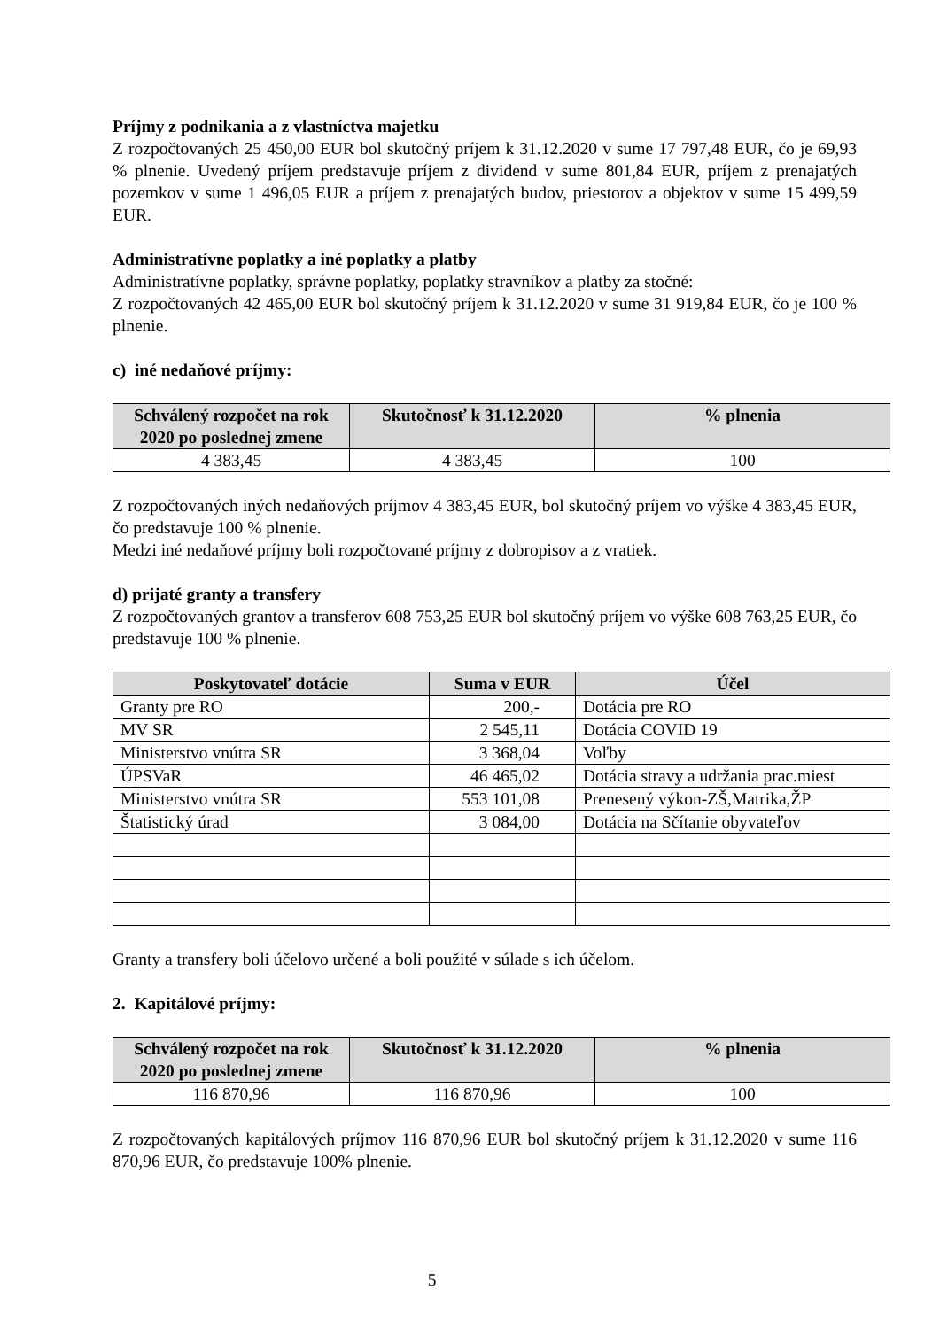Príjmy z podnikania a z vlastníctva majetku
Z rozpočtovaných 25 450,00 EUR bol skutočný príjem k 31.12.2020 v sume 17 797,48 EUR, čo je 69,93 % plnenie. Uvedený príjem predstavuje príjem z dividend v sume 801,84 EUR, príjem z prenajatých pozemkov v sume 1 496,05 EUR a príjem z prenajatých budov, priestorov a objektov v sume 15 499,59 EUR.
Administratívne poplatky a iné poplatky a platby
Administratívne poplatky, správne poplatky, poplatky stravníkov a platby za stočné:
Z rozpočtovaných 42 465,00 EUR bol skutočný príjem k 31.12.2020 v sume 31 919,84 EUR, čo je 100 % plnenie.
c) iné nedaňové príjmy:
| Schválený rozpočet na rok 2020 po poslednej zmene | Skutočnosť k 31.12.2020 | % plnenia |
| --- | --- | --- |
| 4 383,45 | 4 383,45 | 100 |
Z rozpočtovaných iných nedaňových príjmov 4 383,45 EUR, bol skutočný príjem vo výške 4 383,45 EUR, čo predstavuje 100 % plnenie.
Medzi iné nedaňové príjmy boli rozpočtované príjmy z dobropisov a z vratiek.
d) prijaté granty a transfery
Z rozpočtovaných grantov a transferov 608 753,25 EUR bol skutočný príjem vo výške 608 763,25 EUR, čo predstavuje 100 % plnenie.
| Poskytovateľ dotácie | Suma v EUR | Účel |
| --- | --- | --- |
| Granty pre RO | 200,- | Dotácia pre RO |
| MV SR | 2 545,11 | Dotácia COVID 19 |
| Ministerstvo vnútra SR | 3 368,04 | Voľby |
| ÚPSVaR | 46 465,02 | Dotácia stravy a udržania prac.miest |
| Ministerstvo vnútra SR | 553 101,08 | Prenesený výkon-ZŠ,Matrika,ŽP |
| Štatistický úrad | 3 084,00 | Dotácia na Sčítanie obyvateľov |
Granty a transfery boli účelovo určené a boli použité v súlade s ich účelom.
2. Kapitálové príjmy:
| Schválený rozpočet na rok 2020 po poslednej zmene | Skutočnosť k 31.12.2020 | % plnenia |
| --- | --- | --- |
| 116 870,96 | 116 870,96 | 100 |
Z rozpočtovaných kapitálových príjmov 116 870,96 EUR bol skutočný príjem k 31.12.2020 v sume 116 870,96 EUR, čo predstavuje 100% plnenie.
5